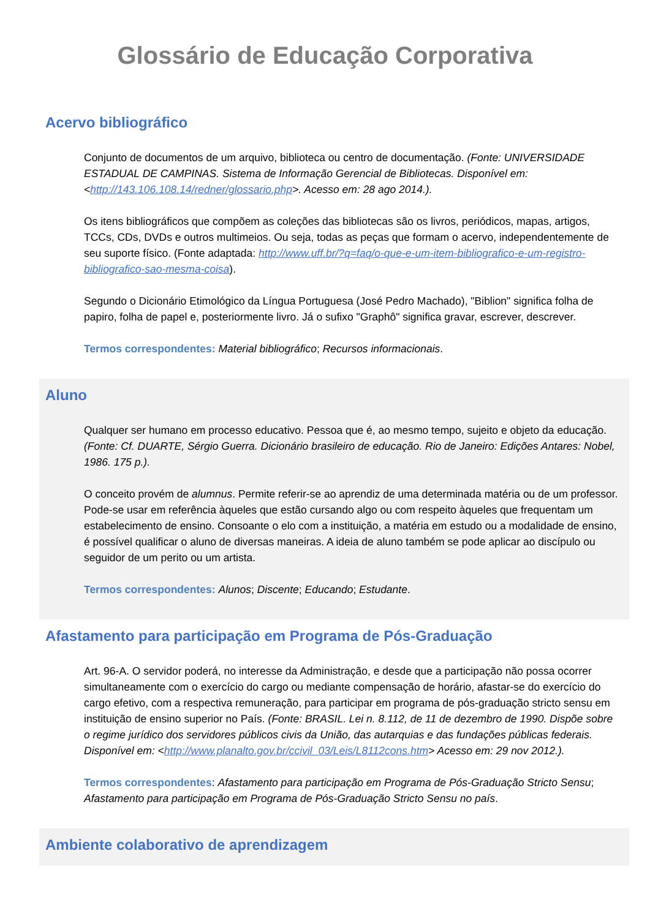Glossário de Educação Corporativa
Acervo bibliográfico
Conjunto de documentos de um arquivo, biblioteca ou centro de documentação. (Fonte: UNIVERSIDADE ESTADUAL DE CAMPINAS. Sistema de Informação Gerencial de Bibliotecas. Disponível em: <http://143.106.108.14/redner/glossario.php>. Acesso em: 28 ago 2014.).
Os itens bibliográficos que compõem as coleções das bibliotecas são os livros, periódicos, mapas, artigos, TCCs, CDs, DVDs e outros multimeios. Ou seja, todas as peças que formam o acervo, independentemente de seu suporte físico. (Fonte adaptada: http://www.uff.br/?q=faq/o-que-e-um-item-bibliografico-e-um-registro-bibliografico-sao-mesma-coisa).
Segundo o Dicionário Etimológico da Língua Portuguesa (José Pedro Machado), "Biblion" significa folha de papiro, folha de papel e, posteriormente livro. Já o sufixo "Graphô" significa gravar, escrever, descrever.
Termos correspondentes: Material bibliográfico; Recursos informacionais.
Aluno
Qualquer ser humano em processo educativo. Pessoa que é, ao mesmo tempo, sujeito e objeto da educação. (Fonte: Cf. DUARTE, Sérgio Guerra. Dicionário brasileiro de educação. Rio de Janeiro: Edições Antares: Nobel, 1986. 175 p.).
O conceito provém de alumnus. Permite referir-se ao aprendiz de uma determinada matéria ou de um professor. Pode-se usar em referência àqueles que estão cursando algo ou com respeito àqueles que frequentam um estabelecimento de ensino. Consoante o elo com a instituição, a matéria em estudo ou a modalidade de ensino, é possível qualificar o aluno de diversas maneiras. A ideia de aluno também se pode aplicar ao discípulo ou seguidor de um perito ou um artista.
Termos correspondentes: Alunos; Discente; Educando; Estudante.
Afastamento para participação em Programa de Pós-Graduação
Art. 96-A. O servidor poderá, no interesse da Administração, e desde que a participação não possa ocorrer simultaneamente com o exercício do cargo ou mediante compensação de horário, afastar-se do exercício do cargo efetivo, com a respectiva remuneração, para participar em programa de pós-graduação stricto sensu em instituição de ensino superior no País. (Fonte: BRASIL. Lei n. 8.112, de 11 de dezembro de 1990. Dispõe sobre o regime jurídico dos servidores públicos civis da União, das autarquias e das fundações públicas federais. Disponível em: <http://www.planalto.gov.br/ccivil_03/Leis/L8112cons.htm> Acesso em: 29 nov 2012.).
Termos correspondentes: Afastamento para participação em Programa de Pós-Graduação Stricto Sensu; Afastamento para participação em Programa de Pós-Graduação Stricto Sensu no país.
Ambiente colaborativo de aprendizagem